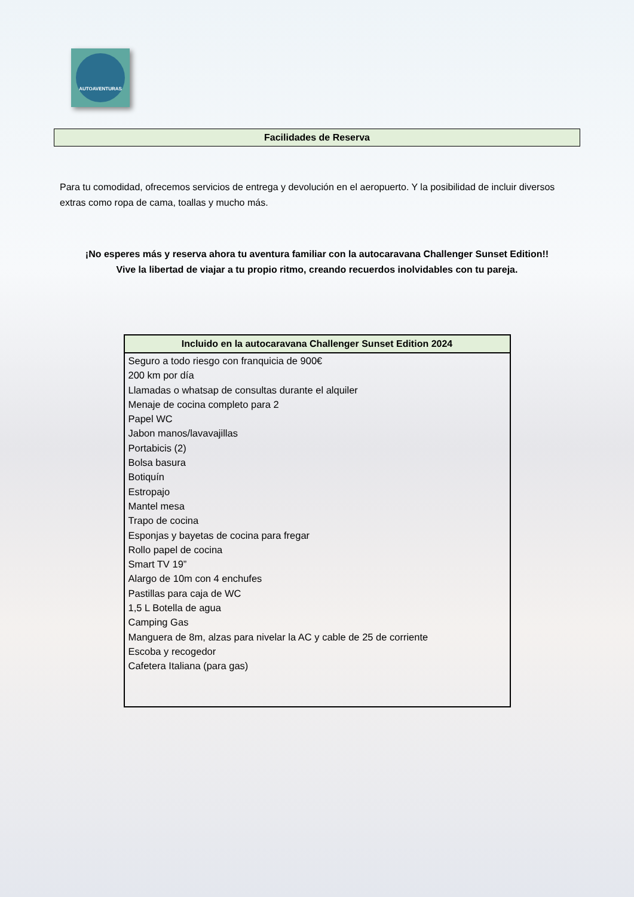AUTOAVENTURAS
Facilidades de Reserva
Para tu comodidad, ofrecemos servicios de entrega y devolución en el aeropuerto. Y la posibilidad de incluir diversos extras como ropa de cama, toallas y mucho más.
¡No esperes más y reserva ahora tu aventura familiar con la autocaravana Challenger Sunset Edition!!
Vive la libertad de viajar a tu propio ritmo, creando recuerdos inolvidables con tu pareja.
| Incluido en la autocaravana Challenger Sunset Edition 2024 |
| --- |
| Seguro a todo riesgo con franquicia de 900€ |
| 200 km por día |
| Llamadas o whatsap de consultas durante el alquiler |
| Menaje de cocina completo para 2 |
| Papel WC |
| Jabon manos/lavavajillas |
| Portabicis (2) |
| Bolsa basura |
| Botiquín |
| Estropajo |
| Mantel mesa |
| Trapo de cocina |
| Esponjas y bayetas de cocina para fregar |
| Rollo papel de cocina |
| Smart TV 19” |
| Alargo de 10m con 4 enchufes |
| Pastillas para caja de WC |
| 1,5 L Botella de agua |
| Camping Gas |
| Manguera de 8m, alzas para nivelar la AC y cable de 25 de corriente |
| Escoba y recogedor |
| Cafetera Italiana (para gas) |